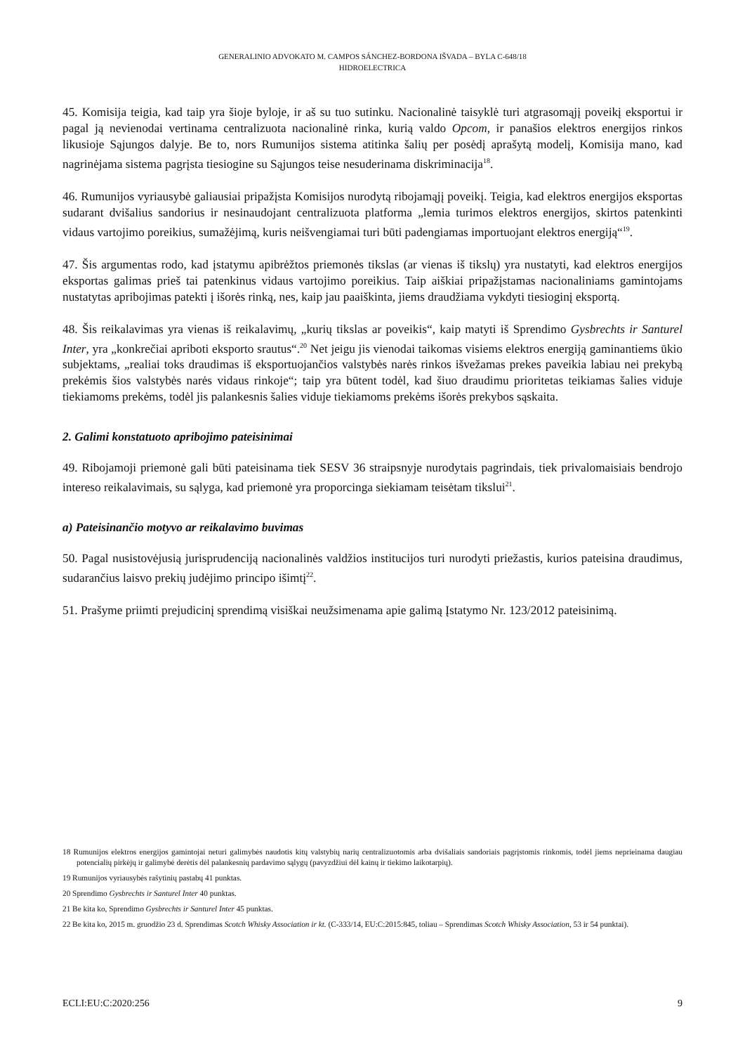GENERALINIO ADVOKATO M. CAMPOS SÁNCHEZ-BORDONA IŠVADA – BYLA C-648/18
HIDROELECTRICA
45. Komisija teigia, kad taip yra šioje byloje, ir aš su tuo sutinku. Nacionalinė taisyklė turi atgrasomąjį poveikį eksportui ir pagal ją nevienodai vertinama centralizuota nacionalinė rinka, kurią valdo Opcom, ir panašios elektros energijos rinkos likusioje Sąjungos dalyje. Be to, nors Rumunijos sistema atitinka šalių per posėdį aprašytą modelį, Komisija mano, kad nagrinėjama sistema pagrįsta tiesiogine su Sąjungos teise nesuderinama diskriminacija<sup>18</sup>.
46. Rumunijos vyriausybė galiausiai pripažįsta Komisijos nurodytą ribojamąjį poveikį. Teigia, kad elektros energijos eksportas sudarant dvišalius sandorius ir nesinaudojant centralizuota platforma „lemia turimos elektros energijos, skirtos patenkinti vidaus vartojimo poreikius, sumažėjimą, kuris neišvengiamai turi būti padengiamas importuojant elektros energiją“<sup>19</sup>.
47. Šis argumentas rodo, kad įstatymu apibrėžtos priemonės tikslas (ar vienas iš tikslų) yra nustatyti, kad elektros energijos eksportas galimas prieš tai patenkinus vidaus vartojimo poreikius. Taip aiškiai pripažįstamas nacionaliniams gamintojams nustatytas apribojimas patekti į išorės rinką, nes, kaip jau paaiškinta, jiems draudžiama vykdyti tiesioginį eksportą.
48. Šis reikalavimas yra vienas iš reikalavimų, „kurių tikslas ar poveikis“, kaip matyti iš Sprendimo Gysbrechts ir Santurel Inter, yra „konkrečiai apriboti eksporto srautus“.<sup>20</sup> Net jeigu jis vienodai taikomas visiems elektros energiją gaminantiems ūkio subjektams, „realiai toks draudimas iš eksportuojančios valstybės narės rinkos išvežamas prekes paveikia labiau nei prekybą prekėmis šios valstybės narės vidaus rinkoje“; taip yra būtent todėl, kad šiuo draudimu prioritetas teikiamas šalies viduje tiekiamoms prekėms, todėl jis palankesnis šalies viduje tiekiamoms prekėms išorės prekybos sąskaita.
2. Galimi konstatuoto apribojimo pateisinimai
49. Ribojamoji priemonė gali būti pateisinama tiek SESV 36 straipsnyje nurodytais pagrindais, tiek privalomaisiais bendrojo intereso reikalavimais, su sąlyga, kad priemonė yra proporcinga siekiamam teisėtam tikslui<sup>21</sup>.
a) Pateisinančio motyvo ar reikalavimo buvimas
50. Pagal nusistovėjusią jurisprudenciją nacionalinės valdžios institucijos turi nurodyti priežastis, kurios pateisina draudimus, sudarančius laisvo prekių judėjimo principo išimtį<sup>22</sup>.
51. Prašyme priimti prejudicinį sprendimą visiškai neužsimenama apie galimą Įstatymo Nr. 123/2012 pateisinimą.
18 Rumunijos elektros energijos gamintojai neturi galimybės naudotis kitų valstybių narių centralizuotomis arba dvišaliais sandoriais pagrįstomis rinkomis, todėl jiems neprieinama daugiau potencialių pirkėjų ir galimybė derėtis dėl palankesnių pardavimo sąlygų (pavyzdžiui dėl kainų ir tiekimo laikotarpių).
19 Rumunijos vyriausybės rašytinių pastabų 41 punktas.
20 Sprendimo Gysbrechts ir Santurel Inter 40 punktas.
21 Be kita ko, Sprendimo Gysbrechts ir Santurel Inter 45 punktas.
22 Be kita ko, 2015 m. gruodžio 23 d. Sprendimas Scotch Whisky Association ir kt. (C-333/14, EU:C:2015:845, toliau – Sprendimas Scotch Whisky Association, 53 ir 54 punktai).
ECLI:EU:C:2020:256 9